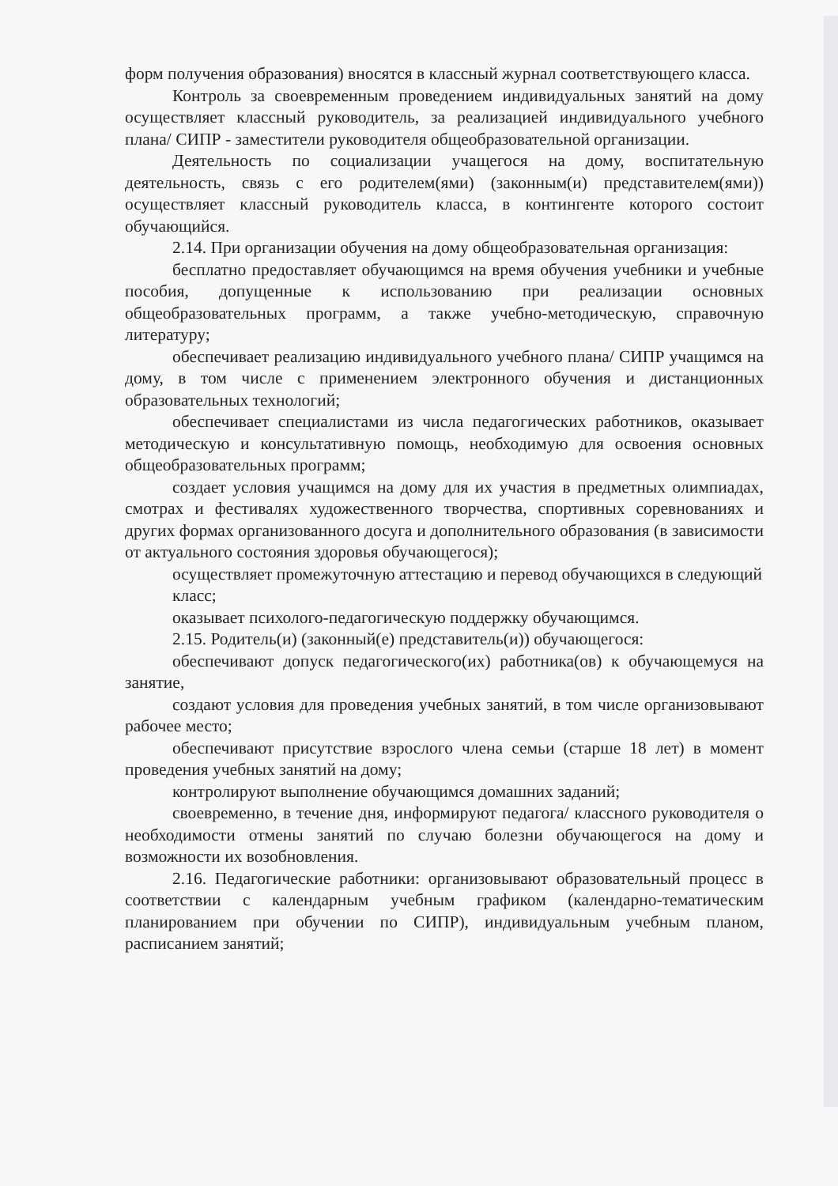форм получения образования) вносятся в классный журнал соответствующего класса.
Контроль за своевременным проведением индивидуальных занятий на дому осуществляет классный руководитель, за реализацией индивидуального учебного плана/ СИПР - заместители руководителя общеобразовательной организации.
Деятельность по социализации учащегося на дому, воспитательную деятельность, связь с его родителем(ями) (законным(и) представителем(ями)) осуществляет классный руководитель класса, в контингенте которого состоит обучающийся.
2.14. При организации обучения на дому общеобразовательная организация:
бесплатно предоставляет обучающимся на время обучения учебники и учебные пособия, допущенные к использованию при реализации основных общеобразовательных программ, а также учебно-методическую, справочную литературу;
обеспечивает реализацию индивидуального учебного плана/ СИПР учащимся на дому, в том числе с применением электронного обучения и дистанционных образовательных технологий;
обеспечивает специалистами из числа педагогических работников, оказывает методическую и консультативную помощь, необходимую для освоения основных общеобразовательных программ;
создает условия учащимся на дому для их участия в предметных олимпиадах, смотрах и фестивалях художественного творчества, спортивных соревнованиях и других формах организованного досуга и дополнительного образования (в зависимости от актуального состояния здоровья обучающегося);
осуществляет промежуточную аттестацию и перевод обучающихся в следующий класс;
оказывает психолого-педагогическую поддержку обучающимся.
2.15. Родитель(и) (законный(е) представитель(и)) обучающегося:
обеспечивают допуск педагогического(их) работника(ов) к обучающемуся на занятие,
создают условия для проведения учебных занятий, в том числе организовывают рабочее место;
обеспечивают присутствие взрослого члена семьи (старше 18 лет) в момент проведения учебных занятий на дому;
контролируют выполнение обучающимся домашних заданий;
своевременно, в течение дня, информируют педагога/ классного руководителя о необходимости отмены занятий по случаю болезни обучающегося на дому и возможности их возобновления.
2.16. Педагогические работники: организовывают образовательный процесс в соответствии с календарным учебным графиком (календарно-тематическим планированием при обучении по СИПР), индивидуальным учебным планом, расписанием занятий;